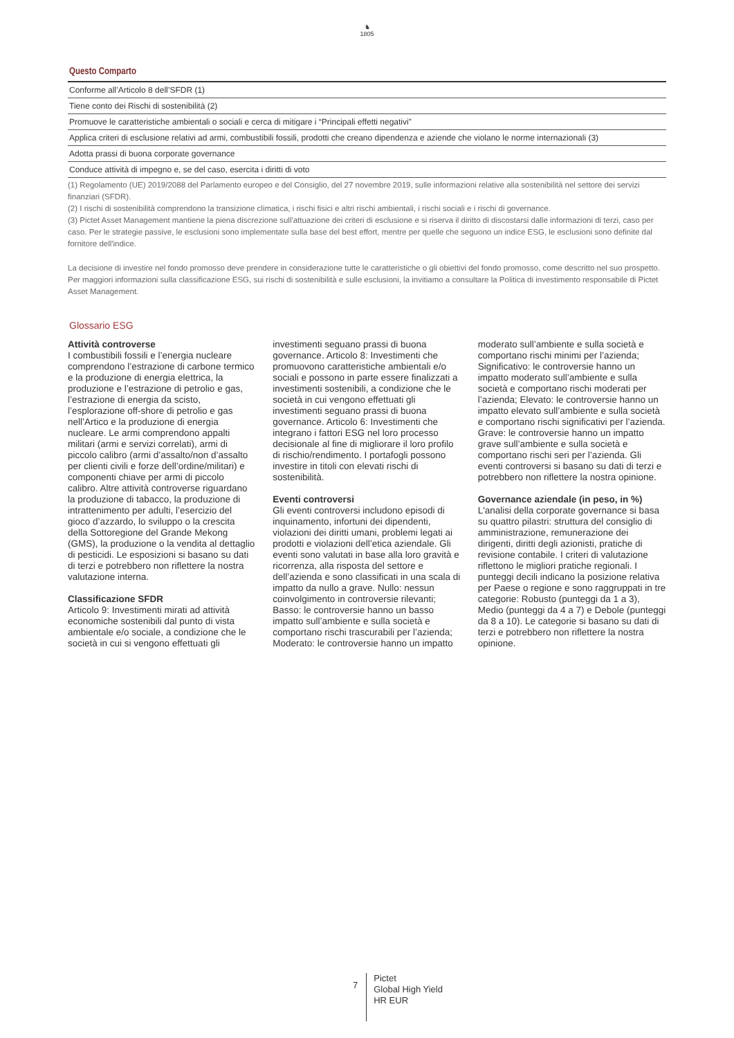♞
1805
Questo Comparto
| Conforme all’Articolo 8 dell’SFDR (1) |
| Tiene conto dei Rischi di sostenibilità (2) |
| Promuove le caratteristiche ambientali o sociali e cerca di mitigare i “Principali effetti negativi” |
| Applica criteri di esclusione relativi ad armi, combustibili fossili, prodotti che creano dipendenza e aziende che violano le norme internazionali (3) |
| Adotta prassi di buona corporate governance |
| Conduce attività di impegno e, se del caso, esercita i diritti di voto |
(1) Regolamento (UE) 2019/2088 del Parlamento europeo e del Consiglio, del 27 novembre 2019, sulle informazioni relative alla sostenibilità nel settore dei servizi finanziari (SFDR).
(2) I rischi di sostenibilità comprendono la transizione climatica, i rischi fisici e altri rischi ambientali, i rischi sociali e i rischi di governance.
(3) Pictet Asset Management mantiene la piena discrezione sull'attuazione dei criteri di esclusione e si riserva il diritto di discostarsi dalle informazioni di terzi, caso per caso. Per le strategie passive, le esclusioni sono implementate sulla base del best effort, mentre per quelle che seguono un indice ESG, le esclusioni sono definite dal fornitore dell'indice.
La decisione di investire nel fondo promosso deve prendere in considerazione tutte le caratteristiche o gli obiettivi del fondo promosso, come descritto nel suo prospetto. Per maggiori informazioni sulla classificazione ESG, sui rischi di sostenibilità e sulle esclusioni, la invitiamo a consultare la Politica di investimento responsabile di Pictet Asset Management.
Glossario ESG
Attività controverse
I combustibili fossili e l’energia nucleare comprendono l’estrazione di carbone termico e la produzione di energia elettrica, la produzione e l’estrazione di petrolio e gas, l’estrazione di energia da scisto, l’esplorazione off-shore di petrolio e gas nell’Artico e la produzione di energia nucleare. Le armi comprendono appalti militari (armi e servizi correlati), armi di piccolo calibro (armi d’assalto/non d’assalto per clienti civili e forze dell’ordine/militari) e componenti chiave per armi di piccolo calibro. Altre attività controverse riguardano la produzione di tabacco, la produzione di intrattenimento per adulti, l’esercizio del gioco d’azzardo, lo sviluppo o la crescita della Sottoregione del Grande Mekong (GMS), la produzione o la vendita al dettaglio di pesticidi. Le esposizioni si basano su dati di terzi e potrebbero non riflettere la nostra valutazione interna.
Classificazione SFDR
Articolo 9: Investimenti mirati ad attività economiche sostenibili dal punto di vista ambientale e/o sociale, a condizione che le società in cui si vengono effettuati gli investimenti seguano prassi di buona governance. Articolo 8: Investimenti che promuovono caratteristiche ambientali e/o sociali e possono in parte essere finalizzati a investimenti sostenibili, a condizione che le società in cui vengono effettuati gli investimenti seguano prassi di buona governance. Articolo 6: Investimenti che integrano i fattori ESG nel loro processo decisionale al fine di migliorare il loro profilo di rischio/rendimento. I portafogli possono investire in titoli con elevati rischi di sostenibilità.
Eventi controversi
Gli eventi controversi includono episodi di inquinamento, infortuni dei dipendenti, violazioni dei diritti umani, problemi legati ai prodotti e violazioni dell’etica aziendale. Gli eventi sono valutati in base alla loro gravità e ricorrenza, alla risposta del settore e dell’azienda e sono classificati in una scala di impatto da nullo a grave. Nullo: nessun coinvolgimento in controversie rilevanti; Basso: le controversie hanno un basso impatto sull’ambiente e sulla società e comportano rischi trascurabili per l’azienda; Moderato: le controversie hanno un impatto moderato sull’ambiente e sulla società e comportano rischi minimi per l’azienda; Significativo: le controversie hanno un impatto moderato sull’ambiente e sulla società e comportano rischi moderati per l’azienda; Elevato: le controversie hanno un impatto elevato sull’ambiente e sulla società e comportano rischi significativi per l’azienda. Grave: le controversie hanno un impatto grave sull’ambiente e sulla società e comportano rischi seri per l’azienda. Gli eventi controversi si basano su dati di terzi e potrebbero non riflettere la nostra opinione.
Governance aziendale (in peso, in %)
L'analisi della corporate governance si basa su quattro pilastri: struttura del consiglio di amministrazione, remunerazione dei dirigenti, diritti degli azionisti, pratiche di revisione contabile. I criteri di valutazione riflettono le migliori pratiche regionali. I punteggi decili indicano la posizione relativa per Paese o regione e sono raggruppati in tre categorie: Robusto (punteggi da 1 a 3), Medio (punteggi da 4 a 7) e Debole (punteggi da 8 a 10). Le categorie si basano su dati di terzi e potrebbero non riflettere la nostra opinione.
7
Pictet
Global High Yield
HR EUR